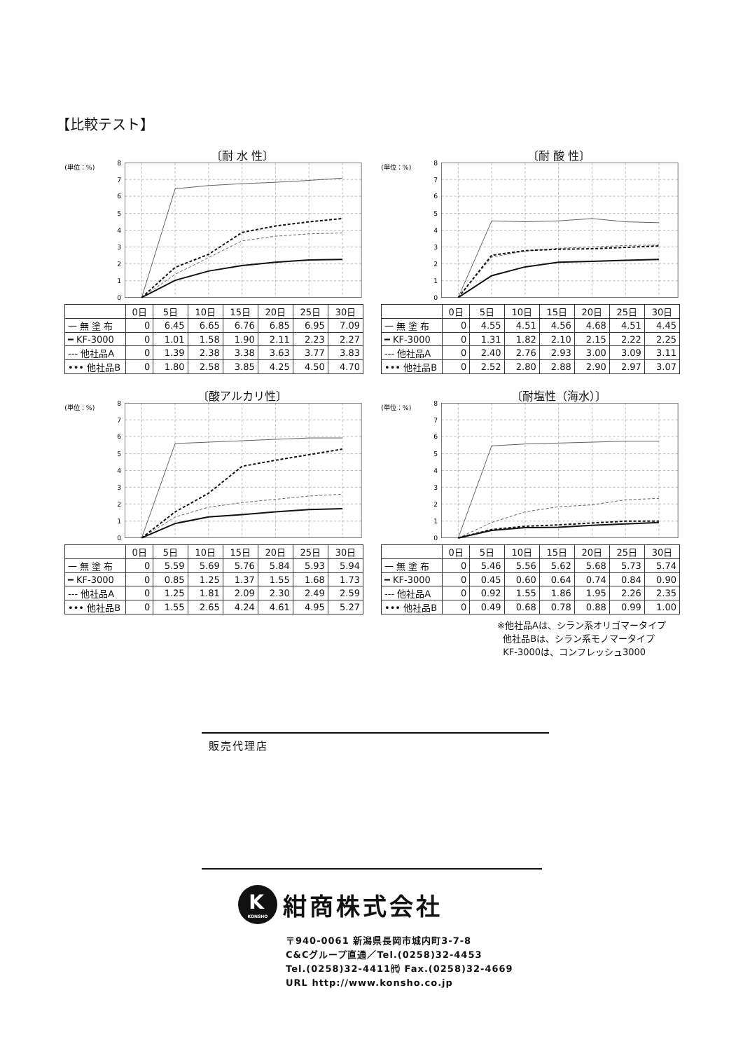【比較テスト】
〔耐 水 性〕
(単位：%)
8
7
6
5
4
3
2
1
0
| | 0日 | 5日 | 10日 | 15日 | 20日 | 25日 | 30日 |
| --- | --- | --- | --- | --- | --- | --- | --- |
| 一 無 塗 布 | 0 | 6.45 | 6.65 | 6.76 | 6.85 | 6.95 | 7.09 |
| ━ KF-3000 | 0 | 1.01 | 1.58 | 1.90 | 2.11 | 2.23 | 2.27 |
| --- 他社品A | 0 | 1.39 | 2.38 | 3.38 | 3.63 | 3.77 | 3.83 |
| ••• 他社品B | 0 | 1.80 | 2.58 | 3.85 | 4.25 | 4.50 | 4.70 |
〔耐 酸 性〕
(単位：%)
8
7
6
5
4
3
2
1
0
| | 0日 | 5日 | 10日 | 15日 | 20日 | 25日 | 30日 |
| --- | --- | --- | --- | --- | --- | --- | --- |
| 一 無 塗 布 | 0 | 4.55 | 4.51 | 4.56 | 4.68 | 4.51 | 4.45 |
| ━ KF-3000 | 0 | 1.31 | 1.82 | 2.10 | 2.15 | 2.22 | 2.25 |
| --- 他社品A | 0 | 2.40 | 2.76 | 2.93 | 3.00 | 3.09 | 3.11 |
| ••• 他社品B | 0 | 2.52 | 2.80 | 2.88 | 2.90 | 2.97 | 3.07 |
〔酸アルカリ性〕
(単位：%)
8
7
6
5
4
3
2
1
0
| | 0日 | 5日 | 10日 | 15日 | 20日 | 25日 | 30日 |
| --- | --- | --- | --- | --- | --- | --- | --- |
| 一 無 塗 布 | 0 | 5.59 | 5.69 | 5.76 | 5.84 | 5.93 | 5.94 |
| ━ KF-3000 | 0 | 0.85 | 1.25 | 1.37 | 1.55 | 1.68 | 1.73 |
| --- 他社品A | 0 | 1.25 | 1.81 | 2.09 | 2.30 | 2.49 | 2.59 |
| ••• 他社品B | 0 | 1.55 | 2.65 | 4.24 | 4.61 | 4.95 | 5.27 |
〔耐塩性（海水）〕
(単位：%)
8
7
6
5
4
3
2
1
0
| | 0日 | 5日 | 10日 | 15日 | 20日 | 25日 | 30日 |
| --- | --- | --- | --- | --- | --- | --- | --- |
| 一 無 塗 布 | 0 | 5.46 | 5.56 | 5.62 | 5.68 | 5.73 | 5.74 |
| ━ KF-3000 | 0 | 0.45 | 0.60 | 0.64 | 0.74 | 0.84 | 0.90 |
| --- 他社品A | 0 | 0.92 | 1.55 | 1.86 | 1.95 | 2.26 | 2.35 |
| ••• 他社品B | 0 | 0.49 | 0.68 | 0.78 | 0.88 | 0.99 | 1.00 |
※他社品Aは、シラン系オリゴマータイプ
他社品Bは、シラン系モノマータイプ
KF-3000は、コンフレッシュ3000
販売代理店
K
KONSHO
紺商株式会社
〒940-0061 新潟県長岡市城内町3-7-8
C&Cグループ直通／Tel.(0258)32-4453
Tel.(0258)32-4411㈹ Fax.(0258)32-4669
URL http://www.konsho.co.jp